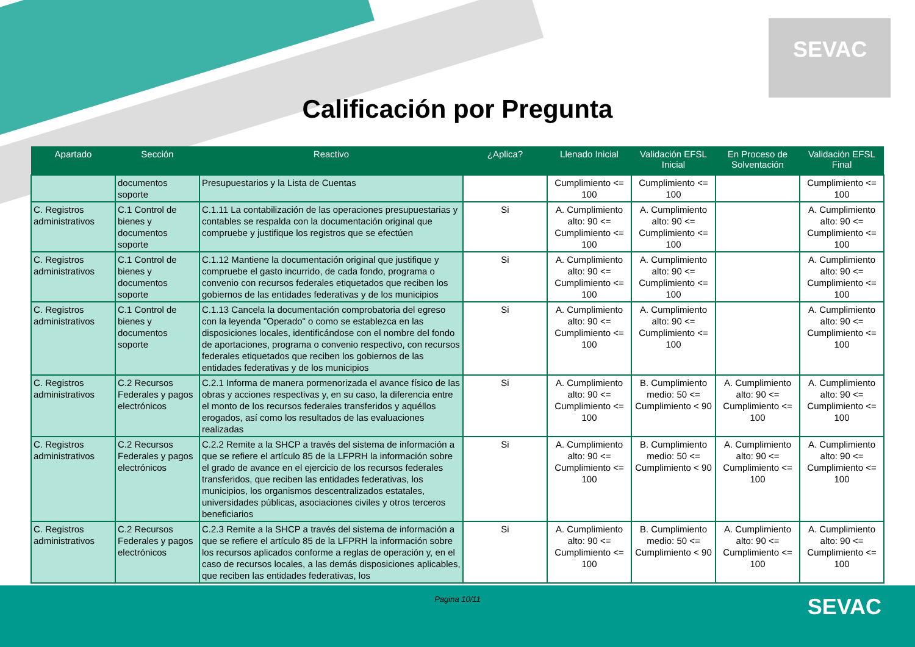SEVAC
Calificación por Pregunta
| Apartado | Sección | Reactivo | ¿Aplica? | Llenado Inicial | Validación EFSL Inicial | En Proceso de Solventación | Validación EFSL Final |
| --- | --- | --- | --- | --- | --- | --- | --- |
| | documentos soporte | Presupuestarios y la Lista de Cuentas | | Cumplimiento <= 100 | Cumplimiento <= 100 | | Cumplimiento <= 100 |
| C. Registros administrativos | C.1 Control de bienes y documentos soporte | C.1.11 La contabilización de las operaciones presupuestarias y contables se respalda con la documentación original que compruebe y justifique los registros que se efectúen | Si | A. Cumplimiento alto: 90 <= Cumplimiento <= 100 | A. Cumplimiento alto: 90 <= Cumplimiento <= 100 | | A. Cumplimiento alto: 90 <= Cumplimiento <= 100 |
| C. Registros administrativos | C.1 Control de bienes y documentos soporte | C.1.12 Mantiene la documentación original que justifique y compruebe el gasto incurrido, de cada fondo, programa o convenio con recursos federales etiquetados que reciben los gobiernos de las entidades federativas y de los municipios | Si | A. Cumplimiento alto: 90 <= Cumplimiento <= 100 | A. Cumplimiento alto: 90 <= Cumplimiento <= 100 | | A. Cumplimiento alto: 90 <= Cumplimiento <= 100 |
| C. Registros administrativos | C.1 Control de bienes y documentos soporte | C.1.13 Cancela la documentación comprobatoria del egreso con la leyenda "Operado" o como se establezca en las disposiciones locales, identificándose con el nombre del fondo de aportaciones, programa o convenio respectivo, con recursos federales etiquetados que reciben los gobiernos de las entidades federativas y de los municipios | Si | A. Cumplimiento alto: 90 <= Cumplimiento <= 100 | A. Cumplimiento alto: 90 <= Cumplimiento <= 100 | | A. Cumplimiento alto: 90 <= Cumplimiento <= 100 |
| C. Registros administrativos | C.2 Recursos Federales y pagos electrónicos | C.2.1 Informa de manera pormenorizada el avance físico de las obras y acciones respectivas y, en su caso, la diferencia entre el monto de los recursos federales transferidos y aquéllos erogados, así como los resultados de las evaluaciones realizadas | Si | A. Cumplimiento alto: 90 <= Cumplimiento <= 100 | B. Cumplimiento medio: 50 <= Cumplimiento < 90 | A. Cumplimiento alto: 90 <= Cumplimiento <= 100 | A. Cumplimiento alto: 90 <= Cumplimiento <= 100 |
| C. Registros administrativos | C.2 Recursos Federales y pagos electrónicos | C.2.2 Remite a la SHCP a través del sistema de información a que se refiere el artículo 85 de la LFPRH la información sobre el grado de avance en el ejercicio de los recursos federales transferidos, que reciben las entidades federativas, los municipios, los organismos descentralizados estatales, universidades públicas, asociaciones civiles y otros terceros beneficiarios | Si | A. Cumplimiento alto: 90 <= Cumplimiento <= 100 | B. Cumplimiento medio: 50 <= Cumplimiento < 90 | A. Cumplimiento alto: 90 <= Cumplimiento <= 100 | A. Cumplimiento alto: 90 <= Cumplimiento <= 100 |
| C. Registros administrativos | C.2 Recursos Federales y pagos electrónicos | C.2.3 Remite a la SHCP a través del sistema de información a que se refiere el artículo 85 de la LFPRH la información sobre los recursos aplicados conforme a reglas de operación y, en el caso de recursos locales, a las demás disposiciones aplicables, que reciben las entidades federativas, los | Si | A. Cumplimiento alto: 90 <= Cumplimiento <= 100 | B. Cumplimiento medio: 50 <= Cumplimiento < 90 | A. Cumplimiento alto: 90 <= Cumplimiento <= 100 | A. Cumplimiento alto: 90 <= Cumplimiento <= 100 |
Pagina 10/11
SEVAC